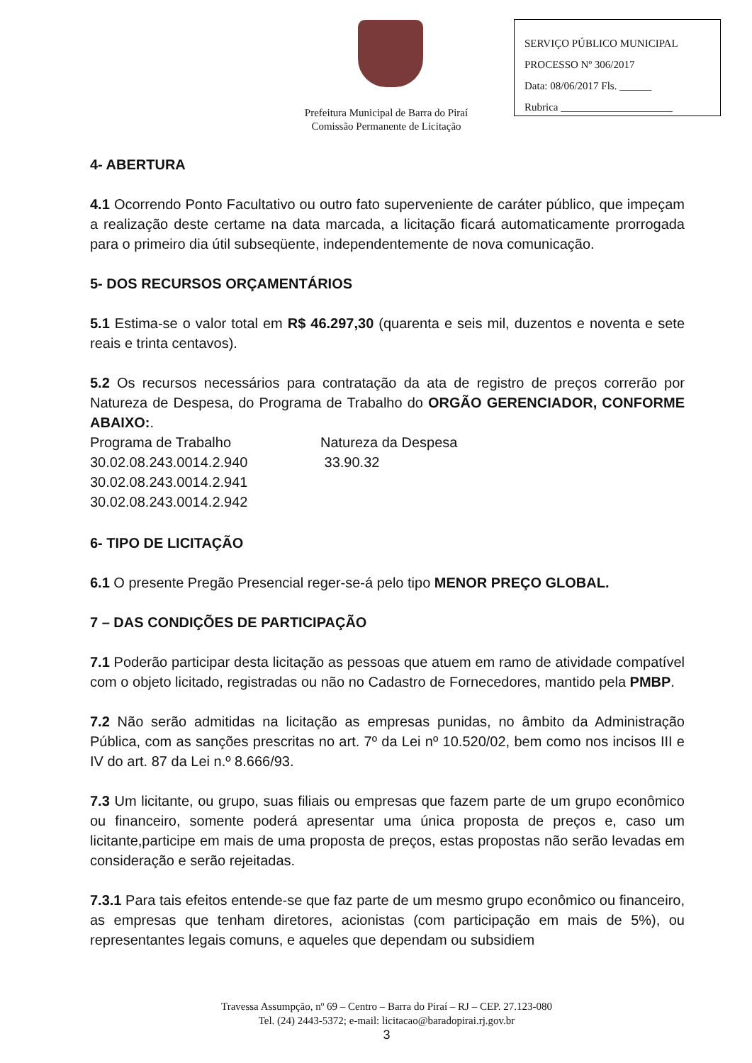Prefeitura Municipal de Barra do Piraí
Comissão Permanente de Licitação
SERVIÇO PÚBLICO MUNICIPAL
PROCESSO Nº 306/2017
Data: 08/06/2017 Fls. ______
Rubrica _____________________
4- ABERTURA
4.1 Ocorrendo Ponto Facultativo ou outro fato superveniente de caráter público, que impeçam a realização deste certame na data marcada, a licitação ficará automaticamente prorrogada para o primeiro dia útil subseqüente, independentemente de nova comunicação.
5- DOS RECURSOS ORÇAMENTÁRIOS
5.1 Estima-se o valor total em R$ 46.297,30 (quarenta e seis mil, duzentos e noventa e sete reais e trinta centavos).
5.2 Os recursos necessários para contratação da ata de registro de preços correrão por Natureza de Despesa, do Programa de Trabalho do ORGÃO GERENCIADOR, CONFORME ABAIXO:.
Programa de Trabalho Natureza da Despesa
30.02.08.243.0014.2.940 33.90.32
30.02.08.243.0014.2.941
30.02.08.243.0014.2.942
6- TIPO DE LICITAÇÃO
6.1 O presente Pregão Presencial reger-se-á pelo tipo MENOR PREÇO GLOBAL.
7 – DAS CONDIÇÕES DE PARTICIPAÇÃO
7.1 Poderão participar desta licitação as pessoas que atuem em ramo de atividade compatível com o objeto licitado, registradas ou não no Cadastro de Fornecedores, mantido pela PMBP.
7.2 Não serão admitidas na licitação as empresas punidas, no âmbito da Administração Pública, com as sanções prescritas no art. 7º da Lei nº 10.520/02, bem como nos incisos III e IV do art. 87 da Lei n.º 8.666/93.
7.3 Um licitante, ou grupo, suas filiais ou empresas que fazem parte de um grupo econômico ou financeiro, somente poderá apresentar uma única proposta de preços e, caso um licitante,participe em mais de uma proposta de preços, estas propostas não serão levadas em consideração e serão rejeitadas.
7.3.1 Para tais efeitos entende-se que faz parte de um mesmo grupo econômico ou financeiro, as empresas que tenham diretores, acionistas (com participação em mais de 5%), ou representantes legais comuns, e aqueles que dependam ou subsidiem
Travessa Assumpção, nº 69 – Centro – Barra do Piraí – RJ – CEP. 27.123-080
Tel. (24) 2443-5372; e-mail: licitacao@baradopirai.rj.gov.br
3